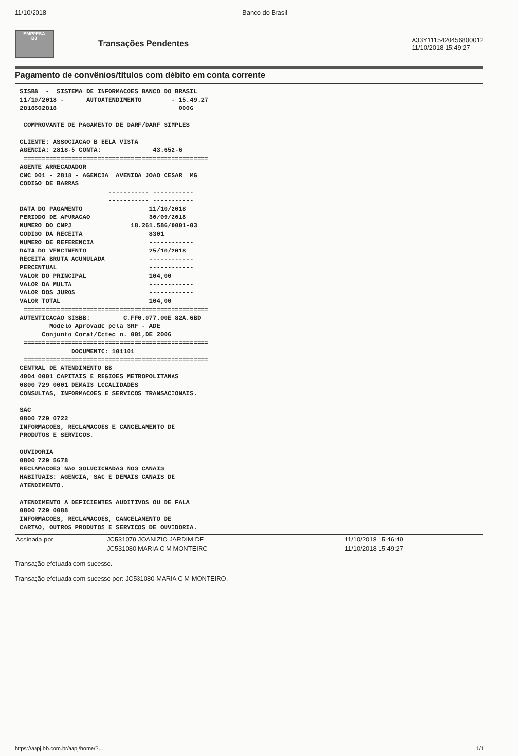11/10/2018 Banco do Brasil
EMPRESA
BB
Transações Pendentes
A33Y1115420456800012
11/10/2018 15:49:27
Pagamento de convênios/títulos com débito em conta corrente
SISBB  -  SISTEMA DE INFORMACOES BANCO DO BRASIL
11/10/2018 -      AUTOATENDIMENTO        - 15.49.27
2818502818                                 0006

 COMPROVANTE DE PAGAMENTO DE DARF/DARF SIMPLES

CLIENTE: ASSOCIACAO B BELA VISTA
AGENCIA: 2818-5 CONTA:              43.652-6
 ==================================================
AGENTE ARRECADADOR
CNC 001 - 2818 - AGENCIA  AVENIDA JOAO CESAR  MG
CODIGO DE BARRAS
                        ----------- -----------
                        ----------- -----------
DATA DO PAGAMENTO                  11/10/2018
PERIODO DE APURACAO                30/09/2018
NUMERO DO CNPJ                18.261.586/0001-03
CODIGO DA RECEITA                  8301
NUMERO DE REFERENCIA               ------------
DATA DO VENCIMENTO                 25/10/2018
RECEITA BRUTA ACUMULADA            ------------
PERCENTUAL                         ------------
VALOR DO PRINCIPAL                 104,00
VALOR DA MULTA                     ------------
VALOR DOS JUROS                    ------------
VALOR TOTAL                        104,00
 ==================================================
AUTENTICACAO SISBB:         C.FF0.077.00E.82A.6BD
        Modelo Aprovado pela SRF - ADE
      Conjunto Corat/Cotec n. 001,DE 2006
 ==================================================
              DOCUMENTO: 101101
 ==================================================
CENTRAL DE ATENDIMENTO BB
4004 0001 CAPITAIS E REGIOES METROPOLITANAS
0800 729 0001 DEMAIS LOCALIDADES
CONSULTAS, INFORMACOES E SERVICOS TRANSACIONAIS.

SAC
0800 729 0722
INFORMACOES, RECLAMACOES E CANCELAMENTO DE
PRODUTOS E SERVICOS.

OUVIDORIA
0800 729 5678
RECLAMACOES NAO SOLUCIONADAS NOS CANAIS
HABITUAIS: AGENCIA, SAC E DEMAIS CANAIS DE
ATENDIMENTO.

ATENDIMENTO A DEFICIENTES AUDITIVOS OU DE FALA
0800 729 0088
INFORMACOES, RECLAMACOES, CANCELAMENTO DE
CARTAO, OUTROS PRODUTOS E SERVICOS DE OUVIDORIA.
| Assinada por | JC531079 JOANIZIO JARDIM DE | 11/10/2018 15:46:49 |
| | JC531080 MARIA C M MONTEIRO | 11/10/2018 15:49:27 |
Transação efetuada com sucesso.
Transação efetuada com sucesso por: JC531080 MARIA C M MONTEIRO.
https://aapj.bb.com.br/aapj/home/?... 1/1